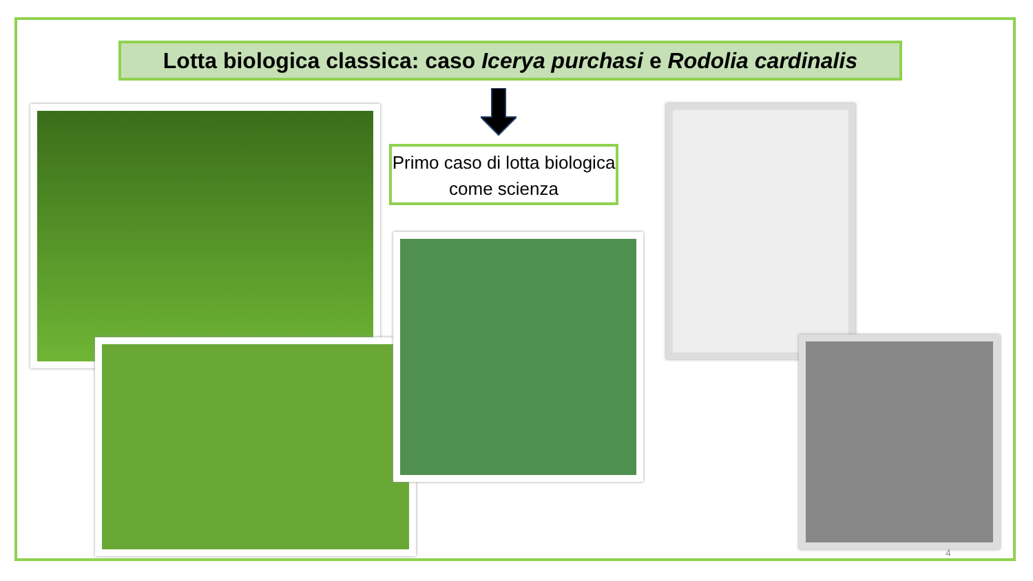Lotta biologica classica: caso Icerya purchasi e Rodolia cardinalis
Primo caso di lotta biologica come scienza
4